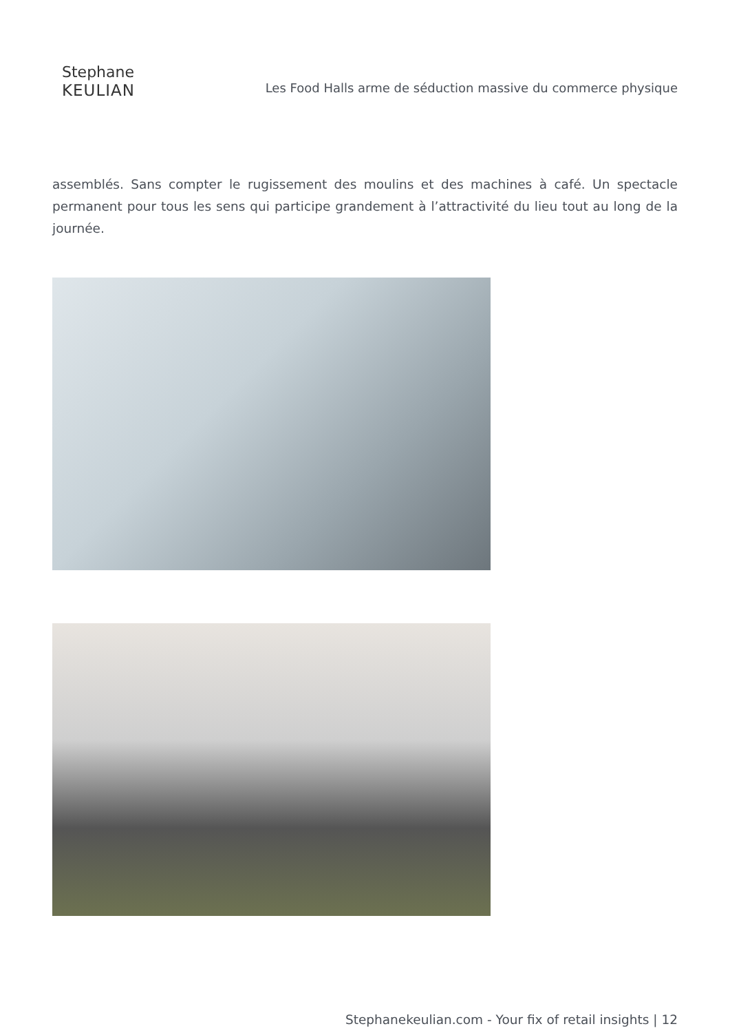Stephane
KEULIAN
Les Food Halls arme de séduction massive du commerce physique
assemblés. Sans compter le rugissement des moulins et des machines à café. Un spectacle permanent pour tous les sens qui participe grandement à l’attractivité du lieu tout au long de la journée.
Stephanekeulian.com - Your fix of retail insights | 12